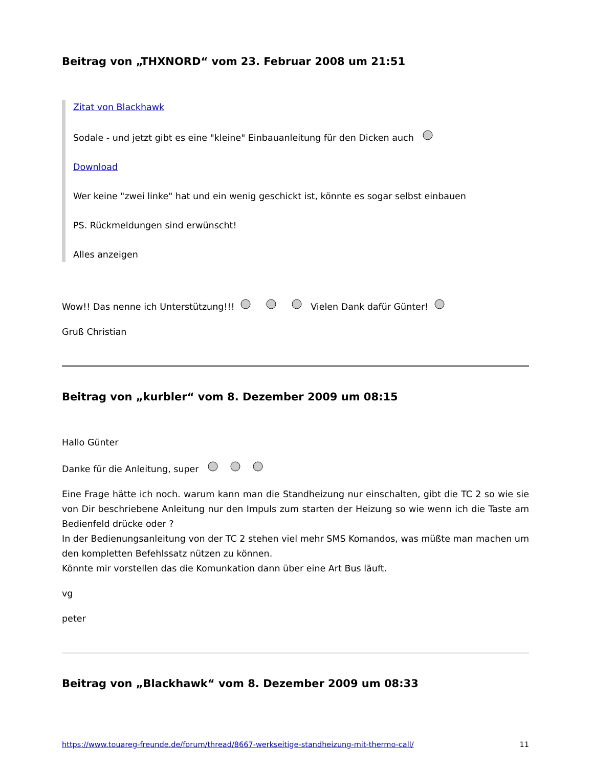Beitrag von „THXNORD“ vom 23. Februar 2008 um 21:51
Zitat von Blackhawk
Sodale - und jetzt gibt es eine "kleine" Einbauanleitung für den Dicken auch
Download
Wer keine "zwei linke" hat und ein wenig geschickt ist, könnte es sogar selbst einbauen
PS. Rückmeldungen sind erwünscht!
Alles anzeigen
Wow!! Das nenne ich Unterstützung!!! Vielen Dank dafür Günter!
Gruß Christian
Beitrag von „kurbler“ vom 8. Dezember 2009 um 08:15
Hallo Günter
Danke für die Anleitung, super
Eine Frage hätte ich noch. warum kann man die Standheizung nur einschalten, gibt die TC 2 so wie sie von Dir beschriebene Anleitung nur den Impuls zum starten der Heizung so wie wenn ich die Taste am Bedienfeld drücke oder ?
In der Bedienungsanleitung von der TC 2 stehen viel mehr SMS Komandos, was müßte man machen um den kompletten Befehlssatz nützen zu können.
Könnte mir vorstellen das die Komunkation dann über eine Art Bus läuft.
vg
peter
Beitrag von „Blackhawk“ vom 8. Dezember 2009 um 08:33
https://www.touareg-freunde.de/forum/thread/8667-werkseitige-standheizung-mit-thermo-call/ 11